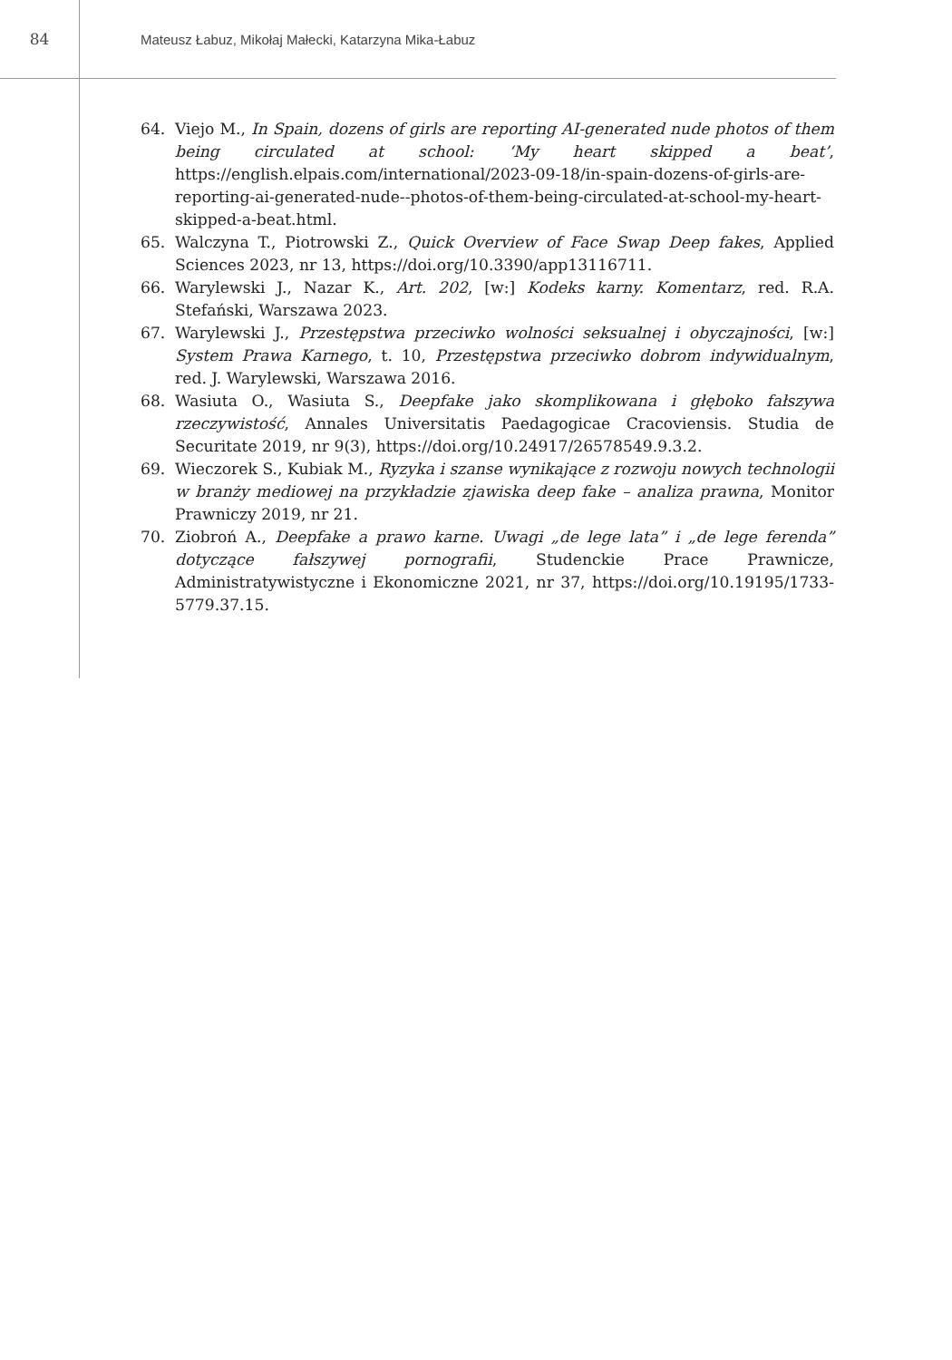84
Mateusz Łabuz, Mikołaj Małecki, Katarzyna Mika-Łabuz
64. Viejo M., In Spain, dozens of girls are reporting AI-generated nude photos of them being circulated at school: ‘My heart skipped a beat’, https://english.elpais.com/international/2023-09-18/in-spain-dozens-of-girls-are-reporting-ai-generated-nude--photos-of-them-being-circulated-at-school-my-heart-skipped-a-beat.html.
65. Walczyna T., Piotrowski Z., Quick Overview of Face Swap Deep fakes, Applied Sciences 2023, nr 13, https://doi.org/10.3390/app13116711.
66. Warylewski J., Nazar K., Art. 202, [w:] Kodeks karny. Komentarz, red. R.A. Stefański, Warszawa 2023.
67. Warylewski J., Przestępstwa przeciwko wolności seksualnej i obyczajności, [w:] System Prawa Karnego, t. 10, Przestępstwa przeciwko dobrom indywidualnym, red. J. Warylewski, Warszawa 2016.
68. Wasiuta O., Wasiuta S., Deepfake jako skomplikowana i głęboko fałszywa rzeczywistość, Annales Universitatis Paedagogicae Cracoviensis. Studia de Securitate 2019, nr 9(3), https://doi.org/10.24917/26578549.9.3.2.
69. Wieczorek S., Kubiak M., Ryzyka i szanse wynikające z rozwoju nowych technologii w branży mediowej na przykładzie zjawiska deep fake – analiza prawna, Monitor Prawniczy 2019, nr 21.
70. Ziobroń A., Deepfake a prawo karne. Uwagi „de lege lata” i „de lege ferenda” dotyczące fałszywej pornografii, Studenckie Prace Prawnicze, Administratywistyczne i Ekonomiczne 2021, nr 37, https://doi.org/10.19195/1733-5779.37.15.